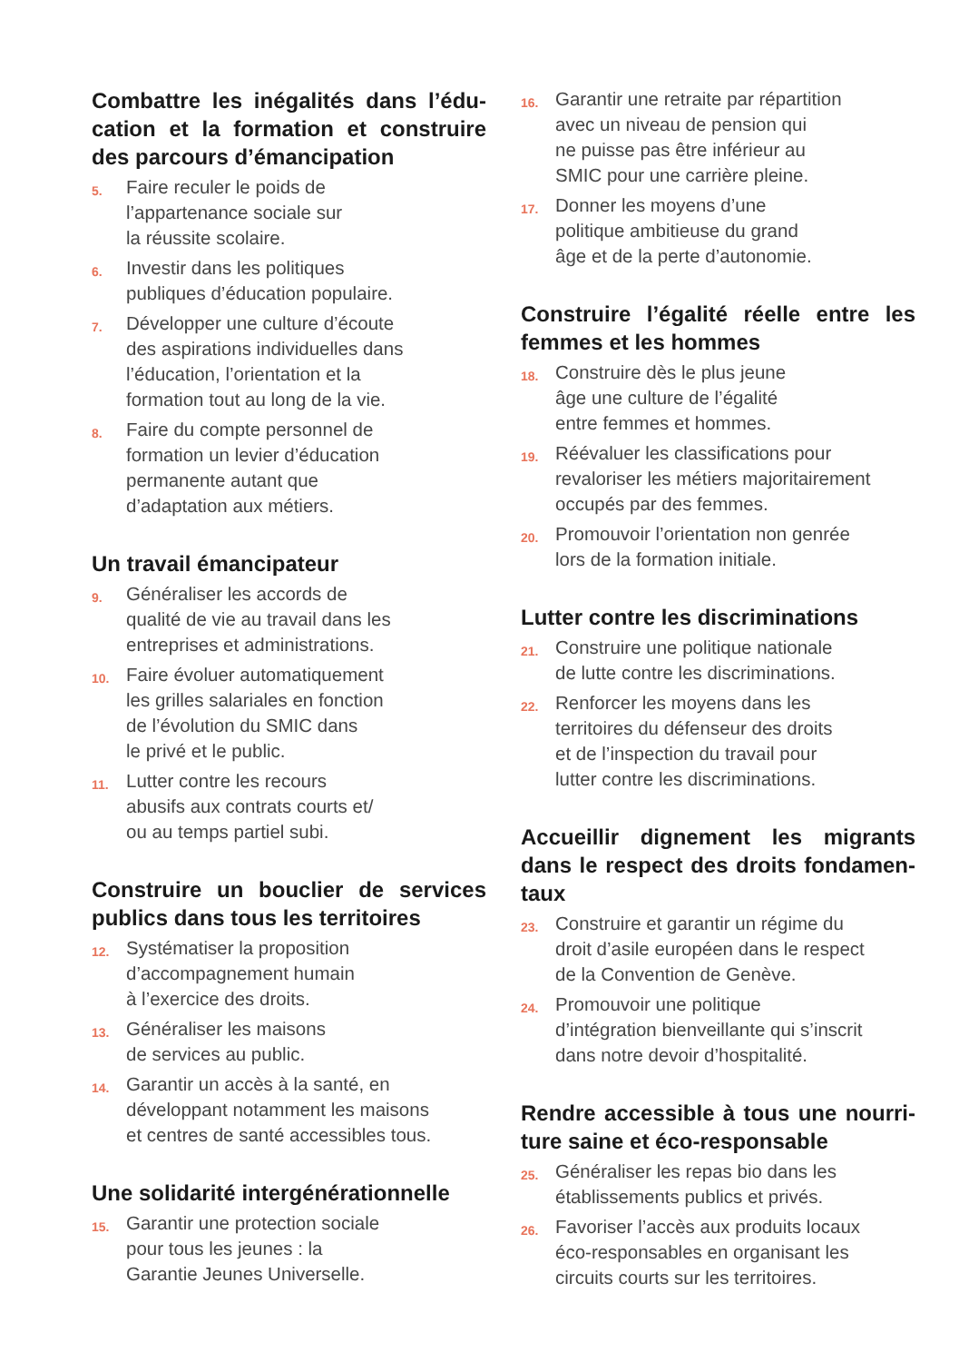Combattre les inégalités dans l’édu-cation et la formation et construire des parcours d’émancipation
5. Faire reculer le poids de
l’appartenance sociale sur
la réussite scolaire.
6. Investir dans les politiques
publiques d’éducation populaire.
7. Développer une culture d’écoute
des aspirations individuelles dans
l’éducation, l’orientation et la
formation tout au long de la vie.
8. Faire du compte personnel de
formation un levier d’éducation
permanente autant que
d’adaptation aux métiers.
Un travail émancipateur
9. Généraliser les accords de
qualité de vie au travail dans les
entreprises et administrations.
10. Faire évoluer automatiquement
les grilles salariales en fonction
de l’évolution du SMIC dans
le privé et le public.
11. Lutter contre les recours
abusifs aux contrats courts et/
ou au temps partiel subi.
Construire un bouclier de services publics dans tous les territoires
12. Systématiser la proposition
d’accompagnement humain
à l’exercice des droits.
13. Généraliser les maisons
de services au public.
14. Garantir un accès à la santé, en
développant notamment les maisons
et centres de santé accessibles tous.
Une solidarité intergénérationnelle
15. Garantir une protection sociale
pour tous les jeunes : la
Garantie Jeunes Universelle.
16. Garantir une retraite par répartition
avec un niveau de pension qui
ne puisse pas être inférieur au
SMIC pour une carrière pleine.
17. Donner les moyens d’une
politique ambitieuse du grand
âge et de la perte d’autonomie.
Construire l’égalité réelle entre les femmes et les hommes
18. Construire dès le plus jeune
âge une culture de l’égalité
entre femmes et hommes.
19. Réévaluer les classifications pour
revaloriser les métiers majoritairement
occupés par des femmes.
20. Promouvoir l’orientation non genrée
lors de la formation initiale.
Lutter contre les discriminations
21. Construire une politique nationale
de lutte contre les discriminations.
22. Renforcer les moyens dans les
territoires du défenseur des droits
et de l’inspection du travail pour
lutter contre les discriminations.
Accueillir dignement les migrants dans le respect des droits fondamen-taux
23. Construire et garantir un régime du
droit d’asile européen dans le respect
de la Convention de Genève.
24. Promouvoir une politique
d’intégration bienveillante qui s’inscrit
dans notre devoir d’hospitalité.
Rendre accessible à tous une nourri-ture saine et éco-responsable
25. Généraliser les repas bio dans les
établissements publics et privés.
26. Favoriser l’accès aux produits locaux
éco-responsables en organisant les
circuits courts sur les territoires.